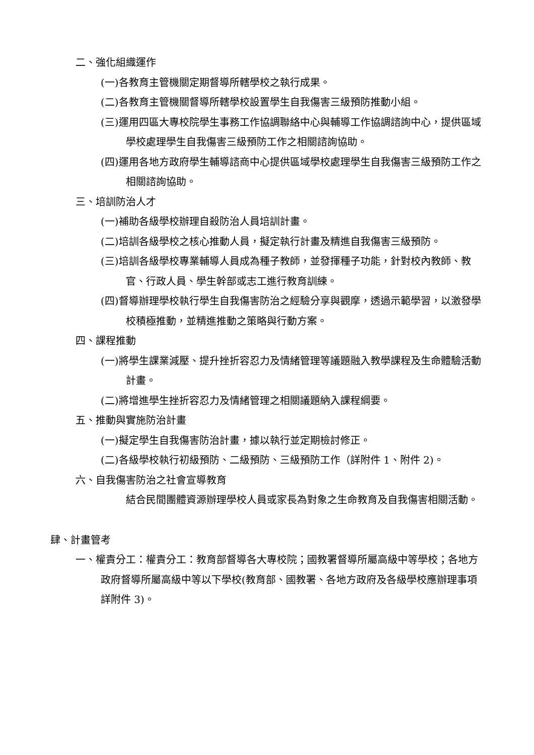二、強化組織運作
(一)各教育主管機關定期督導所轄學校之執行成果。
(二)各教育主管機關督導所轄學校設置學生自我傷害三級預防推動小組。
(三)運用四區大專校院學生事務工作協調聯絡中心與輔導工作協調諮詢中心，提供區域學校處理學生自我傷害三級預防工作之相關諮詢協助。
(四)運用各地方政府學生輔導諮商中心提供區域學校處理學生自我傷害三級預防工作之相關諮詢協助。
三、培訓防治人才
(一)補助各級學校辦理自殺防治人員培訓計畫。
(二)培訓各級學校之核心推動人員，擬定執行計畫及精進自我傷害三級預防。
(三)培訓各級學校專業輔導人員成為種子教師，並發揮種子功能，針對校內教師、教官、行政人員、學生幹部或志工進行教育訓練。
(四)督導辦理學校執行學生自我傷害防治之經驗分享與觀摩，透過示範學習，以激發學校積極推動，並精進推動之策略與行動方案。
四、課程推動
(一)將學生課業減壓、提升挫折容忍力及情緒管理等議題融入教學課程及生命體驗活動計畫。
(二)將增進學生挫折容忍力及情緒管理之相關議題納入課程綱要。
五、推動與實施防治計畫
(一)擬定學生自我傷害防治計畫，據以執行並定期檢討修正。
(二)各級學校執行初級預防、二級預防、三級預防工作（詳附件 1、附件 2)。
六、自我傷害防治之社會宣導教育
結合民間團體資源辦理學校人員或家長為對象之生命教育及自我傷害相關活動。
肆、計畫管考
一、權責分工：權責分工：教育部督導各大專校院；國教署督導所屬高級中等學校；各地方政府督導所屬高級中等以下學校(教育部、國教署、各地方政府及各級學校應辦理事項詳附件 3)。